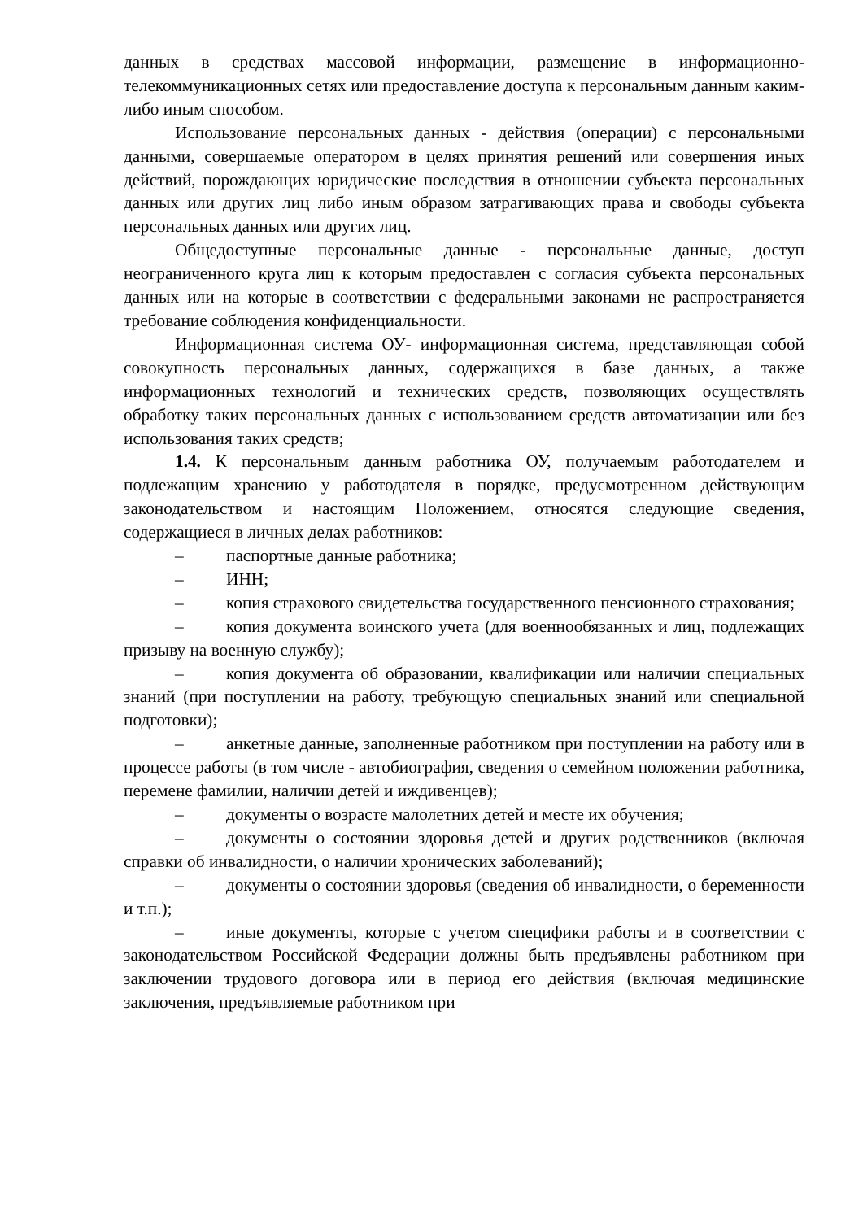данных в средствах массовой информации, размещение в информационно-телекоммуникационных сетях или предоставление доступа к персональным данным каким-либо иным способом.
Использование персональных данных - действия (операции) с персональными данными, совершаемые оператором в целях принятия решений или совершения иных действий, порождающих юридические последствия в отношении субъекта персональных данных или других лиц либо иным образом затрагивающих права и свободы субъекта персональных данных или других лиц.
Общедоступные персональные данные - персональные данные, доступ неограниченного круга лиц к которым предоставлен с согласия субъекта персональных данных или на которые в соответствии с федеральными законами не распространяется требование соблюдения конфиденциальности.
Информационная система ОУ- информационная система, представляющая собой совокупность персональных данных, содержащихся в базе данных, а также информационных технологий и технических средств, позволяющих осуществлять обработку таких персональных данных с использованием средств автоматизации или без использования таких средств;
1.4. К персональным данным работника ОУ, получаемым работодателем и подлежащим хранению у работодателя в порядке, предусмотренном действующим законодательством и настоящим Положением, относятся следующие сведения, содержащиеся в личных делах работников:
– паспортные данные работника;
– ИНН;
– копия страхового свидетельства государственного пенсионного страхования;
– копия документа воинского учета (для военнообязанных и лиц, подлежащих призыву на военную службу);
– копия документа об образовании, квалификации или наличии специальных знаний (при поступлении на работу, требующую специальных знаний или специальной подготовки);
– анкетные данные, заполненные работником при поступлении на работу или в процессе работы (в том числе - автобиография, сведения о семейном положении работника, перемене фамилии, наличии детей и иждивенцев);
– документы о возрасте малолетних детей и месте их обучения;
– документы о состоянии здоровья детей и других родственников (включая справки об инвалидности, о наличии хронических заболеваний);
– документы о состоянии здоровья (сведения об инвалидности, о беременности и т.п.);
– иные документы, которые с учетом специфики работы и в соответствии с законодательством Российской Федерации должны быть предъявлены работником при заключении трудового договора или в период его действия (включая медицинские заключения, предъявляемые работником при